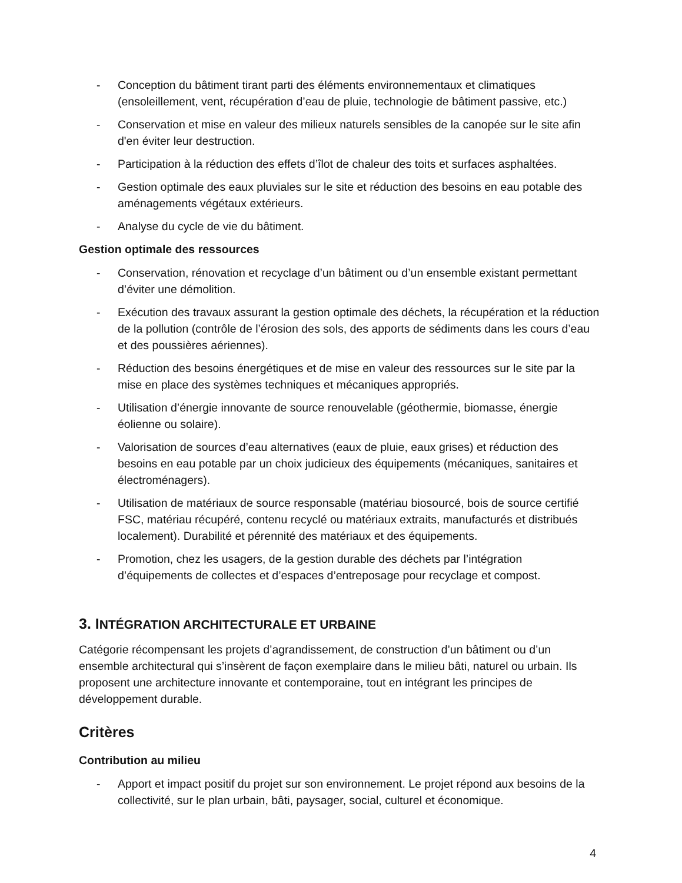- Conception du bâtiment tirant parti des éléments environnementaux et climatiques (ensoleillement, vent, récupération d’eau de pluie, technologie de bâtiment passive, etc.)
- Conservation et mise en valeur des milieux naturels sensibles de la canopée sur le site afin d'en éviter leur destruction.
- Participation à la réduction des effets d’îlot de chaleur des toits et surfaces asphaltées.
- Gestion optimale des eaux pluviales sur le site et réduction des besoins en eau potable des aménagements végétaux extérieurs.
- Analyse du cycle de vie du bâtiment.
Gestion optimale des ressources
- Conservation, rénovation et recyclage d’un bâtiment ou d’un ensemble existant permettant d’éviter une démolition.
- Exécution des travaux assurant la gestion optimale des déchets, la récupération et la réduction de la pollution (contrôle de l’érosion des sols, des apports de sédiments dans les cours d’eau et des poussières aériennes).
- Réduction des besoins énergétiques et de mise en valeur des ressources sur le site par la mise en place des systèmes techniques et mécaniques appropriés.
- Utilisation d’énergie innovante de source renouvelable (géothermie, biomasse, énergie éolienne ou solaire).
- Valorisation de sources d’eau alternatives (eaux de pluie, eaux grises) et réduction des besoins en eau potable par un choix judicieux des équipements (mécaniques, sanitaires et électroménagers).
- Utilisation de matériaux de source responsable (matériau biosourcé, bois de source certifié FSC, matériau récupéré, contenu recyclé ou matériaux extraits, manufacturés et distribués localement). Durabilité et pérennité des matériaux et des équipements.
- Promotion, chez les usagers, de la gestion durable des déchets par l’intégration d’équipements de collectes et d’espaces d’entreposage pour recyclage et compost.
3. INTÉGRATION ARCHITECTURALE ET URBAINE
Catégorie récompensant les projets d’agrandissement, de construction d’un bâtiment ou d’un ensemble architectural qui s’insèrent de façon exemplaire dans le milieu bâti, naturel ou urbain. Ils proposent une architecture innovante et contemporaine, tout en intégrant les principes de développement durable.
Critères
Contribution au milieu
- Apport et impact positif du projet sur son environnement. Le projet répond aux besoins de la collectivité, sur le plan urbain, bâti, paysager, social, culturel et économique.
4